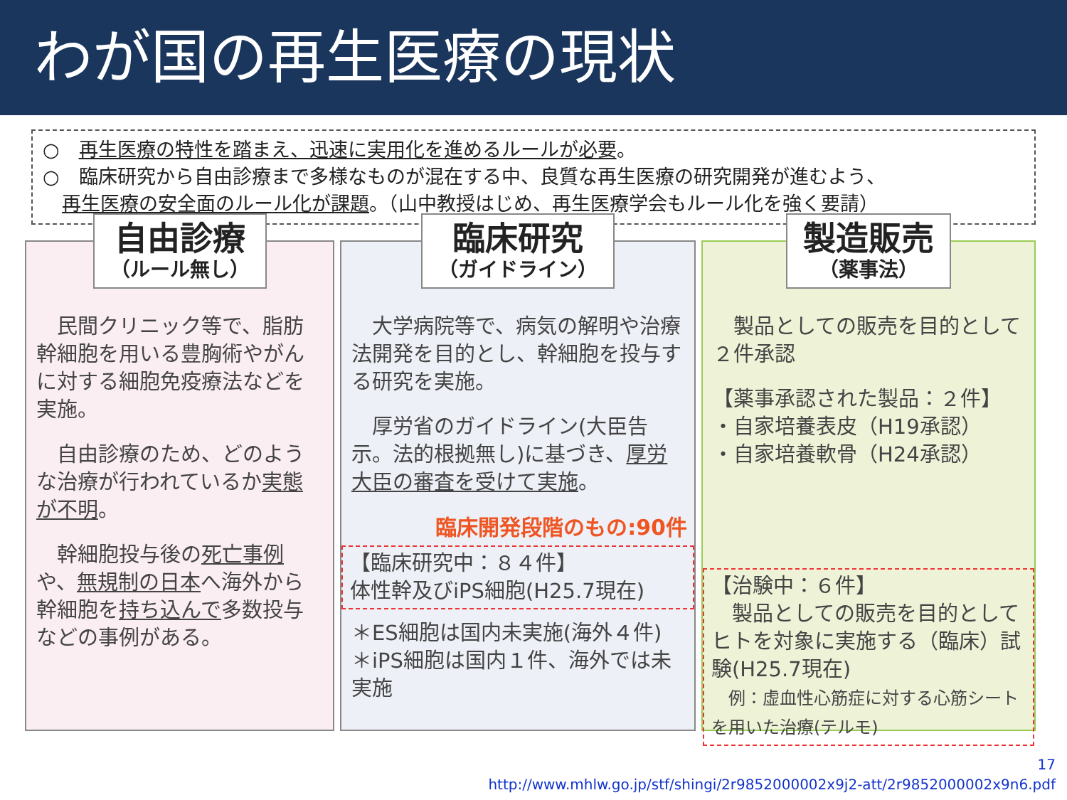わが国の再生医療の現状
○　再生医療の特性を踏まえ、迅速に実用化を進めるルールが必要。
○　臨床研究から自由診療まで多様なものが混在する中、良質な再生医療の研究開発が進むよう、
　再生医療の安全面のルール化が課題。（山中教授はじめ、再生医療学会もルール化を強く要請）
自由診療
（ルール無し）
　民間クリニック等で、脂肪幹細胞を用いる豊胸術やがんに対する細胞免疫療法などを実施。
　自由診療のため、どのような治療が行われているか実態が不明。
　幹細胞投与後の死亡事例や、無規制の日本へ海外から幹細胞を持ち込んで多数投与などの事例がある。
臨床研究
（ガイドライン）
　大学病院等で、病気の解明や治療法開発を目的とし、幹細胞を投与する研究を実施。
　厚労省のガイドライン(大臣告示。法的根拠無し)に基づき、厚労大臣の審査を受けて実施。
臨床開発段階のもの:90件
【臨床研究中：８４件】
体性幹及びiPS細胞(H25.7現在)
＊ES細胞は国内未実施(海外４件)
＊iPS細胞は国内１件、海外では未実施
製造販売
（薬事法）
　製品としての販売を目的として２件承認
【薬事承認された製品：２件】
・自家培養表皮（H19承認）
・自家培養軟骨（H24承認）
【治験中：６件】
　製品としての販売を目的としてヒトを対象に実施する（臨床）試験(H25.7現在)
　例：虚血性心筋症に対する心筋シートを用いた治療(テルモ)
17
http://www.mhlw.go.jp/stf/shingi/2r9852000002x9j2-att/2r9852000002x9n6.pdf